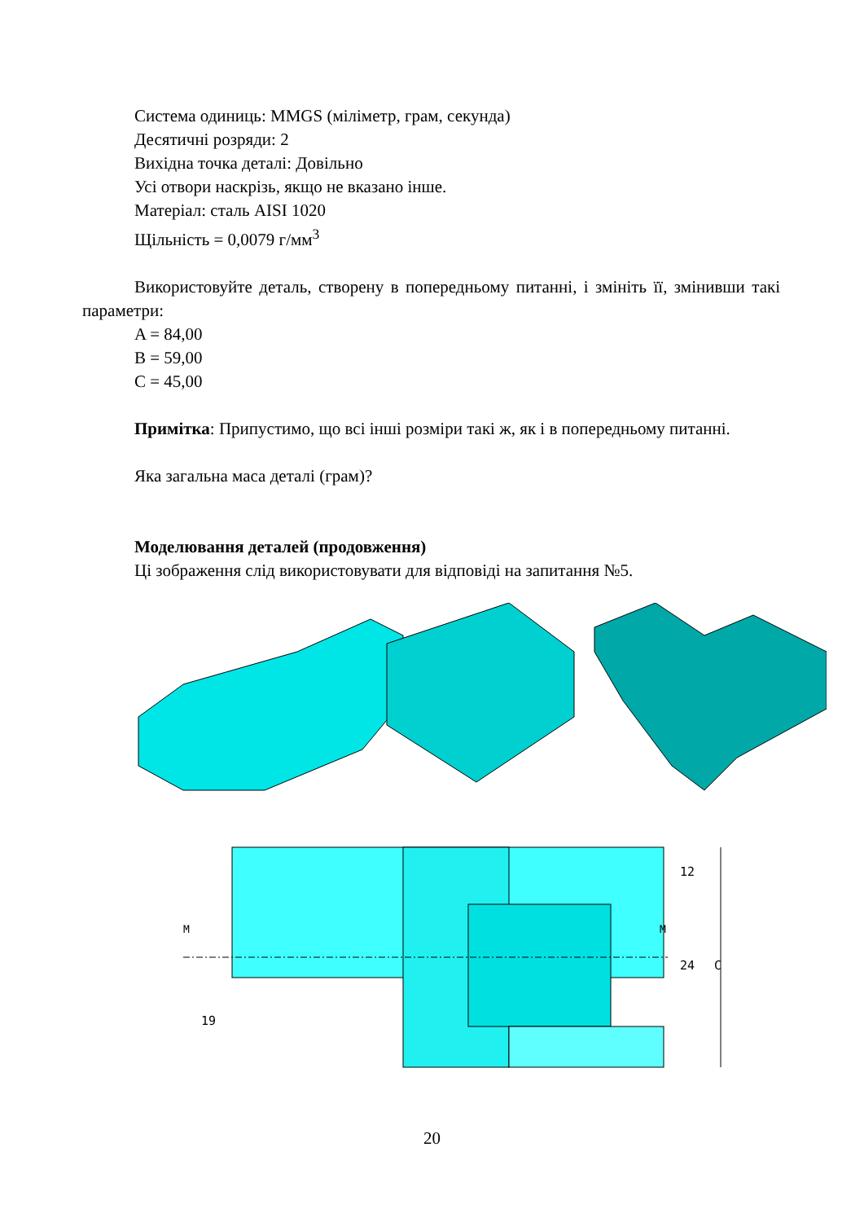Система одиниць: MMGS (міліметр, грам, секунда)
Десятичні розряди: 2
Вихідна точка деталі: Довільно
Усі отвори наскрізь, якщо не вказано інше.
Матеріал: сталь AISI 1020
Щільність = 0,0079 г/мм<sup>3</sup>
Використовуйте деталь, створену в попередньому питанні, і змініть її, змінивши такі параметри:
A = 84,00
B = 59,00
C = 45,00
Примітка: Припустимо, що всі інші розміри такі ж, як і в попередньому питанні.
Яка загальна маса деталі (грам)?
Моделювання деталей (продовження)
Ці зображення слід використовувати для відповіді на запитання №5.
M
M
12
24
C
19
20